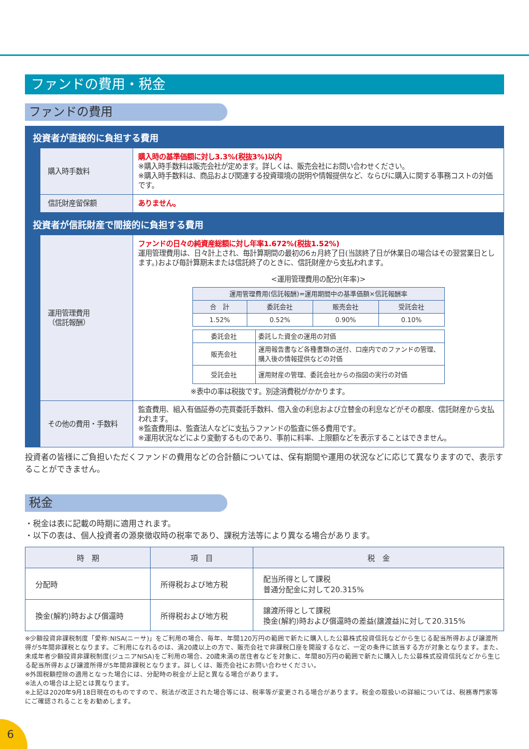ファンドの費用・税金
ファンドの費用
投資者が直接的に負担する費用
| 購入時手数料 | 購入時の基準価額に対し3.3%(税抜3%)以内 ※購入時手数料は販売会社が定めます。詳しくは、販売会社にお問い合わせください。 ※購入時手数料は、商品および関連する投資環境の説明や情報提供など、ならびに購入に関する事務コストの対価です。 |
| 信託財産留保額 | ありません。 |
投資者が信託財産で間接的に負担する費用
| 運用管理費用 （信託報酬） | ファンドの日々の純資産総額に対し年率1.672%(税抜1.52%) 運用管理費用は、日々計上され、毎計算期間の最初の6ヵ月終了日(当該終了日が休業日の場合はその翌営業日とします。)および毎計算期末または信託終了のときに、信託財産から支払われます。 <運用管理費用の配分(年率)> / 運用管理費用(信託報酬)=運用期間中の基準価額×信託報酬率 / / / / / 合 計 / 委託会社 / 販売会社 / 受託会社 / / 1.52% / 0.52% / 0.90% / 0.10% / / 委託会社 / 委託した資金の運用の対価 / / 販売会社 / 運用報告書など各種書類の送付、口座内でのファンドの管理、購入後の情報提供などの対価 / / 受託会社 / 運用財産の管理、委託会社からの指図の実行の対価 / ※表中の率は税抜です。別途消費税がかかります。 |
| その他の費用・手数料 | 監査費用、組入有価証券の売買委託手数料、借入金の利息および立替金の利息などがその都度、信託財産から支払われます。 ※監査費用は、監査法人などに支払うファンドの監査に係る費用です。 ※運用状況などにより変動するものであり、事前に料率、上限額などを表示することはできません。 |
投資者の皆様にご負担いただくファンドの費用などの合計額については、保有期間や運用の状況などに応じて異なりますので、表示することができません。
税金
・税金は表に記載の時期に適用されます。
・以下の表は、個人投資者の源泉徴収時の税率であり、課税方法等により異なる場合があります。
| 時 期 | 項 目 | 税 金 |
| --- | --- | --- |
| 分配時 | 所得税および地方税 | 配当所得として課税 普通分配金に対して20.315% |
| 換金(解約)時および償還時 | 所得税および地方税 | 譲渡所得として課税 換金(解約)時および償還時の差益(譲渡益)に対して20.315% |
※少額投資非課税制度「愛称:NISA(ニーサ)」をご利用の場合、毎年、年間120万円の範囲で新たに購入した公募株式投資信託などから生じる配当所得および譲渡所得が5年間非課税となります。ご利用になれるのは、満20歳以上の方で、販売会社で非課税口座を開設するなど、一定の条件に該当する方が対象となります。また、未成年者少額投資非課税制度(ジュニアNISA)をご利用の場合、20歳未満の居住者などを対象に、年間80万円の範囲で新たに購入した公募株式投資信託などから生じる配当所得および譲渡所得が5年間非課税となります。詳しくは、販売会社にお問い合わせください。
※外国税額控除の適用となった場合には、分配時の税金が上記と異なる場合があります。
※法人の場合は上記とは異なります。
※上記は2020年9月18日現在のものですので、税法が改正された場合等には、税率等が変更される場合があります。税金の取扱いの詳細については、税務専門家等にご確認されることをお勧めします。
6